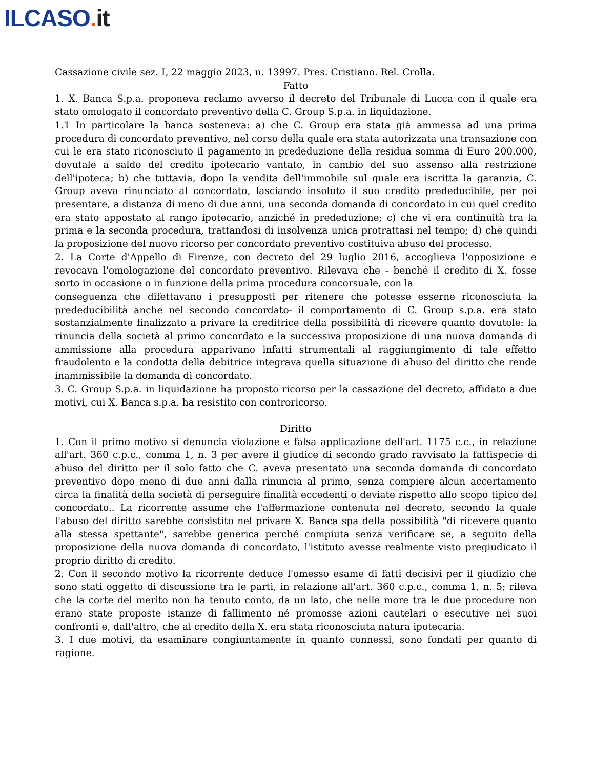ILCASO. it
Cassazione civile sez. I, 22 maggio 2023, n. 13997. Pres. Cristiano. Rel. Crolla.
Fatto
1. X. Banca S.p.a. proponeva reclamo avverso il decreto del Tribunale di Lucca con il quale era stato omologato il concordato preventivo della C. Group S.p.a. in liquidazione.
1.1 In particolare la banca sosteneva: a) che C. Group era stata già ammessa ad una prima procedura di concordato preventivo, nel corso della quale era stata autorizzata una transazione con cui le era stato riconosciuto il pagamento in prededuzione della residua somma di Euro 200.000, dovutale a saldo del credito ipotecario vantato, in cambio del suo assenso alla restrizione dell'ipoteca; b) che tuttavia, dopo la vendita dell'immobile sul quale era iscritta la garanzia, C. Group aveva rinunciato al concordato, lasciando insoluto il suo credito prededucibile, per poi presentare, a distanza di meno di due anni, una seconda domanda di concordato in cui quel credito era stato appostato al rango ipotecario, anziché in prededuzione; c) che vi era continuità tra la prima e la seconda procedura, trattandosi di insolvenza unica protrattasi nel tempo; d) che quindi la proposizione del nuovo ricorso per concordato preventivo costituiva abuso del processo.
2. La Corte d'Appello di Firenze, con decreto del 29 luglio 2016, accoglieva l'opposizione e revocava l'omologazione del concordato preventivo. Rilevava che - benché il credito di X. fosse sorto in occasione o in funzione della prima procedura concorsuale, con la
conseguenza che difettavano i presupposti per ritenere che potesse esserne riconosciuta la prededucibilità anche nel secondo concordato- il comportamento di C. Group s.p.a. era stato sostanzialmente finalizzato a privare la creditrice della possibilità di ricevere quanto dovutole: la rinuncia della società al primo concordato e la successiva proposizione di una nuova domanda di ammissione alla procedura apparivano infatti strumentali al raggiungimento di tale effetto fraudolento e la condotta della debitrice integrava quella situazione di abuso del diritto che rende inammissibile la domanda di concordato.
3. C. Group S.p.a. in liquidazione ha proposto ricorso per la cassazione del decreto, affidato a due motivi, cui X. Banca s.p.a. ha resistito con controricorso.
Diritto
1. Con il primo motivo si denuncia violazione e falsa applicazione dell'art. 1175 c.c., in relazione all'art. 360 c.p.c., comma 1, n. 3 per avere il giudice di secondo grado ravvisato la fattispecie di abuso del diritto per il solo fatto che C. aveva presentato una seconda domanda di concordato preventivo dopo meno di due anni dalla rinuncia al primo, senza compiere alcun accertamento circa la finalità della società di perseguire finalità eccedenti o deviate rispetto allo scopo tipico del concordato.. La ricorrente assume che l'affermazione contenuta nel decreto, secondo la quale l'abuso del diritto sarebbe consistito nel privare X. Banca spa della possibilità "di ricevere quanto alla stessa spettante", sarebbe generica perché compiuta senza verificare se, a seguito della proposizione della nuova domanda di concordato, l'istituto avesse realmente visto pregiudicato il proprio diritto di credito.
2. Con il secondo motivo la ricorrente deduce l'omesso esame di fatti decisivi per il giudizio che sono stati oggetto di discussione tra le parti, in relazione all'art. 360 c.p.c., comma 1, n. 5; rileva che la corte del merito non ha tenuto conto, da un lato, che nelle more tra le due procedure non erano state proposte istanze di fallimento né promosse azioni cautelari o esecutive nei suoi confronti e, dall'altro, che al credito della X. era stata riconosciuta natura ipotecaria.
3. I due motivi, da esaminare congiuntamente in quanto connessi, sono fondati per quanto di ragione.